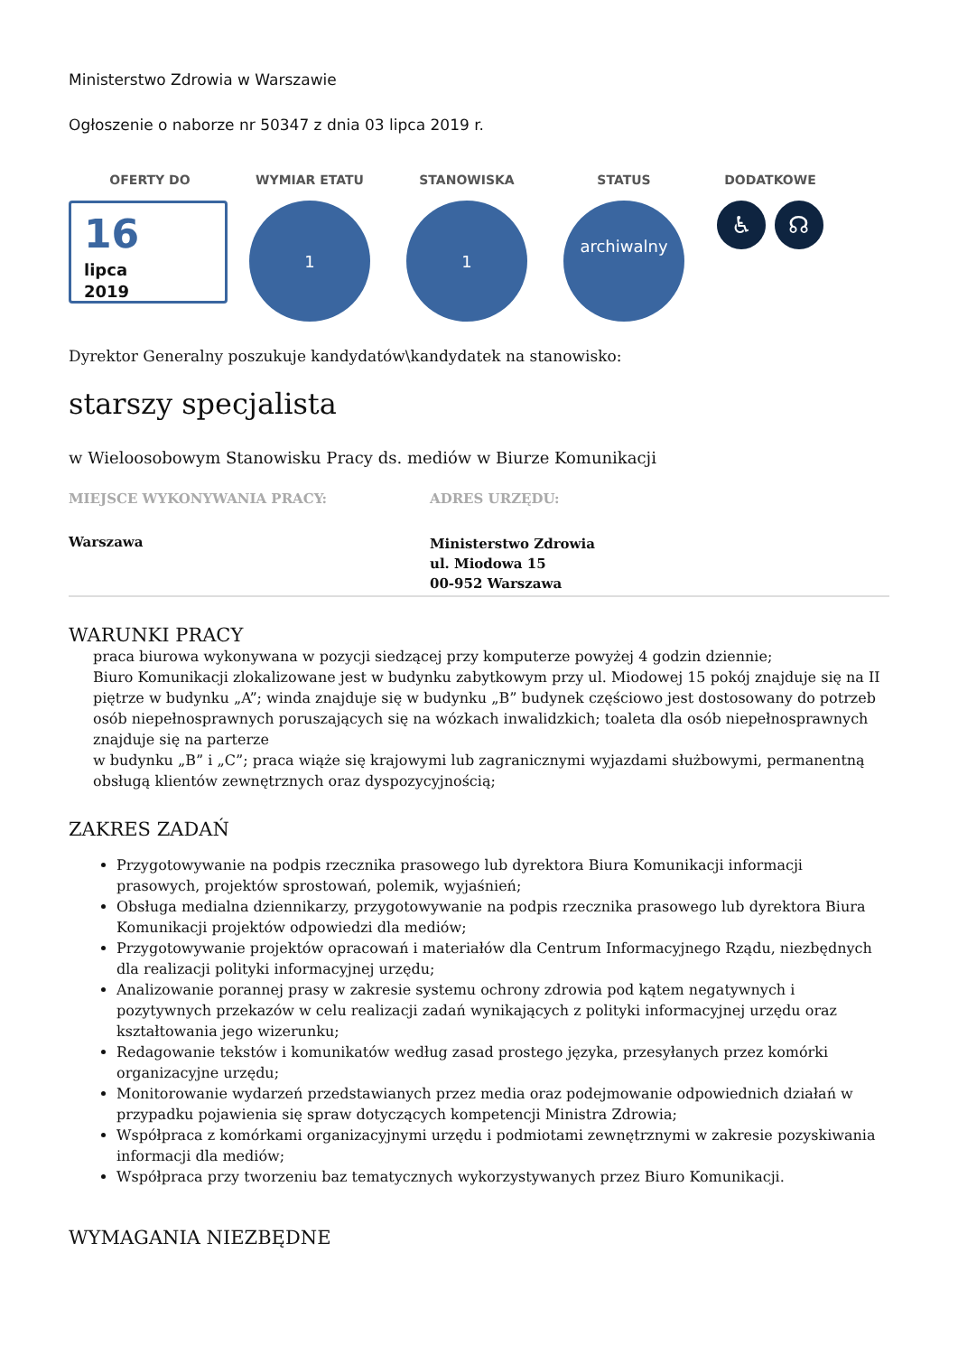Ministerstwo Zdrowia w Warszawie
Ogłoszenie o naborze nr 50347 z dnia 03 lipca 2019 r.
OFERTY DO
16
lipca
2019
WYMIAR ETATU
1
STANOWISKA
1
STATUS
archiwalny
DODATKOWE
♿ ☊
Dyrektor Generalny poszukuje kandydatów\kandydatek na stanowisko:
starszy specjalista
w Wieloosobowym Stanowisku Pracy ds. mediów w Biurze Komunikacji
MIEJSCE WYKONYWANIA PRACY:
Warszawa
ADRES URZĘDU:
Ministerstwo Zdrowia
ul. Miodowa 15
00-952 Warszawa
WARUNKI PRACY
praca biurowa wykonywana w pozycji siedzącej przy komputerze powyżej 4 godzin dziennie;
Biuro Komunikacji zlokalizowane jest w budynku zabytkowym przy ul. Miodowej 15 pokój znajduje się na II piętrze w budynku „A”; winda znajduje się w budynku „B” budynek częściowo jest dostosowany do potrzeb osób niepełnosprawnych poruszających się na wózkach inwalidzkich; toaleta dla osób niepełnosprawnych znajduje się na parterze
w budynku „B” i „C”; praca wiąże się krajowymi lub zagranicznymi wyjazdami służbowymi, permanentną obsługą klientów zewnętrznych oraz dyspozycyjnością;
ZAKRES ZADAŃ
Przygotowywanie na podpis rzecznika prasowego lub dyrektora Biura Komunikacji informacji prasowych, projektów sprostowań, polemik, wyjaśnień;
Obsługa medialna dziennikarzy, przygotowywanie na podpis rzecznika prasowego lub dyrektora Biura Komunikacji projektów odpowiedzi dla mediów;
Przygotowywanie projektów opracowań i materiałów dla Centrum Informacyjnego Rządu, niezbędnych dla realizacji polityki informacyjnej urzędu;
Analizowanie porannej prasy w zakresie systemu ochrony zdrowia pod kątem negatywnych i pozytywnych przekazów w celu realizacji zadań wynikających z polityki informacyjnej urzędu oraz kształtowania jego wizerunku;
Redagowanie tekstów i komunikatów według zasad prostego języka, przesyłanych przez komórki organizacyjne urzędu;
Monitorowanie wydarzeń przedstawianych przez media oraz podejmowanie odpowiednich działań w przypadku pojawienia się spraw dotyczących kompetencji Ministra Zdrowia;
Współpraca z komórkami organizacyjnymi urzędu i podmiotami zewnętrznymi w zakresie pozyskiwania informacji dla mediów;
Współpraca przy tworzeniu baz tematycznych wykorzystywanych przez Biuro Komunikacji.
WYMAGANIA NIEZBĘDNE